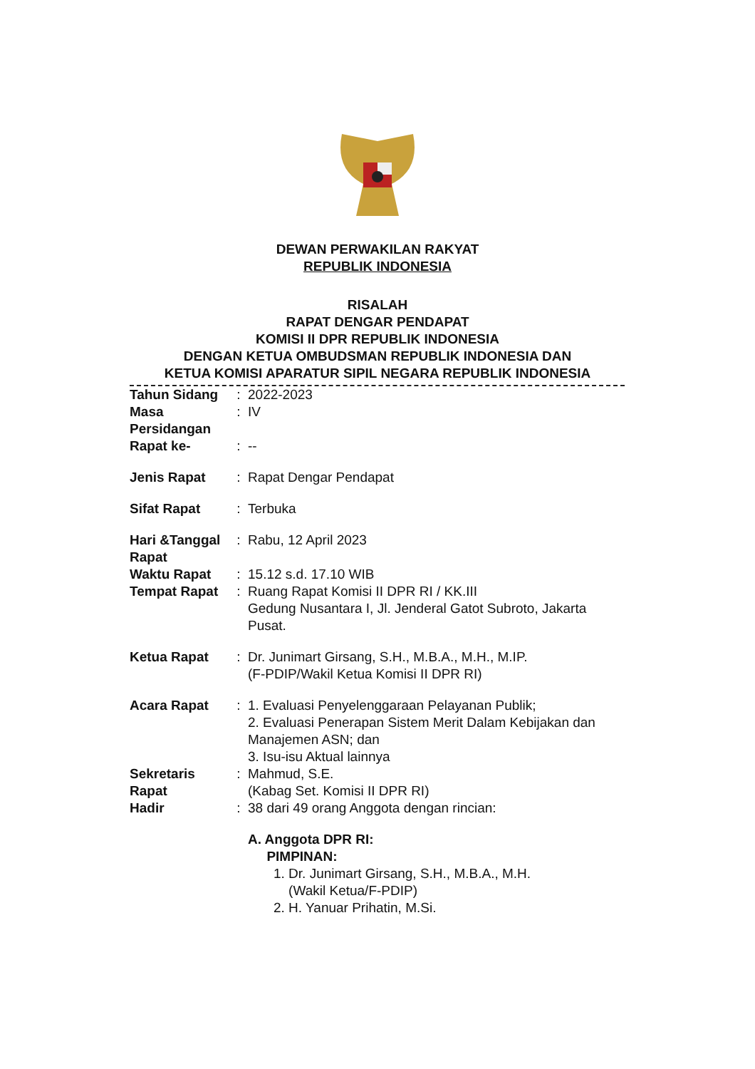DEWAN PERWAKILAN RAKYAT
REPUBLIK INDONESIA
RISALAH
RAPAT DENGAR PENDAPAT
KOMISI II DPR REPUBLIK INDONESIA
DENGAN KETUA OMBUDSMAN REPUBLIK INDONESIA DAN
KETUA KOMISI APARATUR SIPIL NEGARA REPUBLIK INDONESIA
| Tahun Sidang | : | 2022-2023 |
| Masa Persidangan | : | IV |
| Rapat ke- | : | -- |
| Jenis Rapat | : | Rapat Dengar Pendapat |
| Sifat Rapat | : | Terbuka |
| Hari &Tanggal Rapat | : | Rabu, 12 April 2023 |
| Waktu Rapat | : | 15.12 s.d. 17.10 WIB |
| Tempat Rapat | : | Ruang Rapat Komisi II DPR RI / KK.III Gedung Nusantara I, Jl. Jenderal Gatot Subroto, Jakarta Pusat. |
| Ketua Rapat | : | Dr. Junimart Girsang, S.H., M.B.A., M.H., M.IP. (F-PDIP/Wakil Ketua Komisi II DPR RI) |
| Acara Rapat | : | 1. Evaluasi Penyelenggaraan Pelayanan Publik; 2. Evaluasi Penerapan Sistem Merit Dalam Kebijakan dan Manajemen ASN; dan 3. Isu-isu Aktual lainnya |
| Sekretaris Rapat | : | Mahmud, S.E. (Kabag Set. Komisi II DPR RI) |
| Hadir | : | 38 dari 49 orang Anggota dengan rincian: |
| | | A. Anggota DPR RI: PIMPINAN: 1. Dr. Junimart Girsang, S.H., M.B.A., M.H. (Wakil Ketua/F-PDIP) 2. H. Yanuar Prihatin, M.Si. |